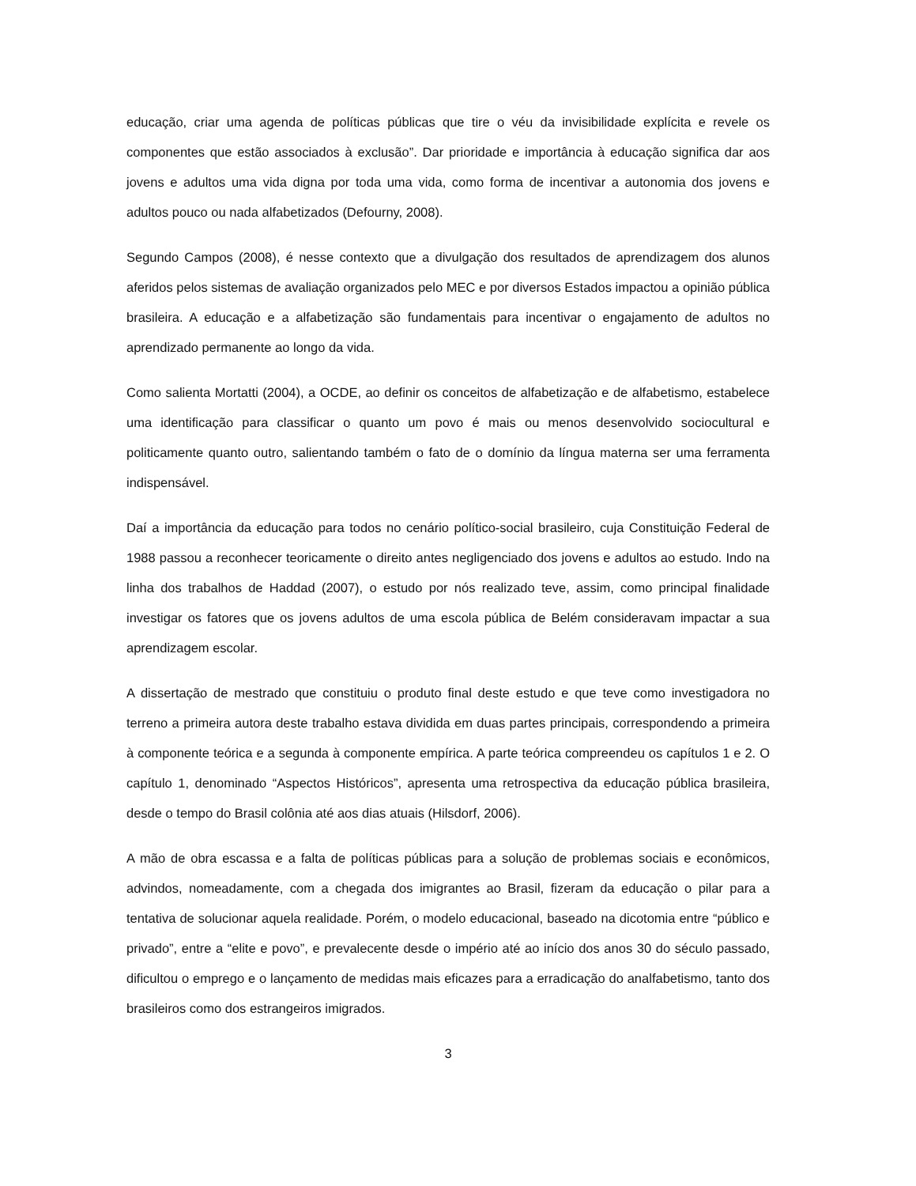educação, criar uma agenda de políticas públicas que tire o véu da invisibilidade explícita e revele os componentes que estão associados à exclusão”. Dar prioridade e importância à educação significa dar aos jovens e adultos uma vida digna por toda uma vida, como forma de incentivar a autonomia dos jovens e adultos pouco ou nada alfabetizados (Defourny, 2008).
Segundo Campos (2008), é nesse contexto que a divulgação dos resultados de aprendizagem dos alunos aferidos pelos sistemas de avaliação organizados pelo MEC e por diversos Estados impactou a opinião pública brasileira. A educação e a alfabetização são fundamentais para incentivar o engajamento de adultos no aprendizado permanente ao longo da vida.
Como salienta Mortatti (2004), a OCDE, ao definir os conceitos de alfabetização e de alfabetismo, estabelece uma identificação para classificar o quanto um povo é mais ou menos desenvolvido sociocultural e politicamente quanto outro, salientando também o fato de o domínio da língua materna ser uma ferramenta indispensável.
Daí a importância da educação para todos no cenário político-social brasileiro, cuja Constituição Federal de 1988 passou a reconhecer teoricamente o direito antes negligenciado dos jovens e adultos ao estudo. Indo na linha dos trabalhos de Haddad (2007), o estudo por nós realizado teve, assim, como principal finalidade investigar os fatores que os jovens adultos de uma escola pública de Belém consideravam impactar a sua aprendizagem escolar.
A dissertação de mestrado que constituiu o produto final deste estudo e que teve como investigadora no terreno a primeira autora deste trabalho estava dividida em duas partes principais, correspondendo a primeira à componente teórica e a segunda à componente empírica. A parte teórica compreendeu os capítulos 1 e 2. O capítulo 1, denominado “Aspectos Históricos”, apresenta uma retrospectiva da educação pública brasileira, desde o tempo do Brasil colônia até aos dias atuais (Hilsdorf, 2006).
A mão de obra escassa e a falta de políticas públicas para a solução de problemas sociais e econômicos, advindos, nomeadamente, com a chegada dos imigrantes ao Brasil, fizeram da educação o pilar para a tentativa de solucionar aquela realidade. Porém, o modelo educacional, baseado na dicotomia entre “público e privado”, entre a “elite e povo”, e prevalecente desde o império até ao início dos anos 30 do século passado, dificultou o emprego e o lançamento de medidas mais eficazes para a erradicação do analfabetismo, tanto dos brasileiros como dos estrangeiros imigrados.
3